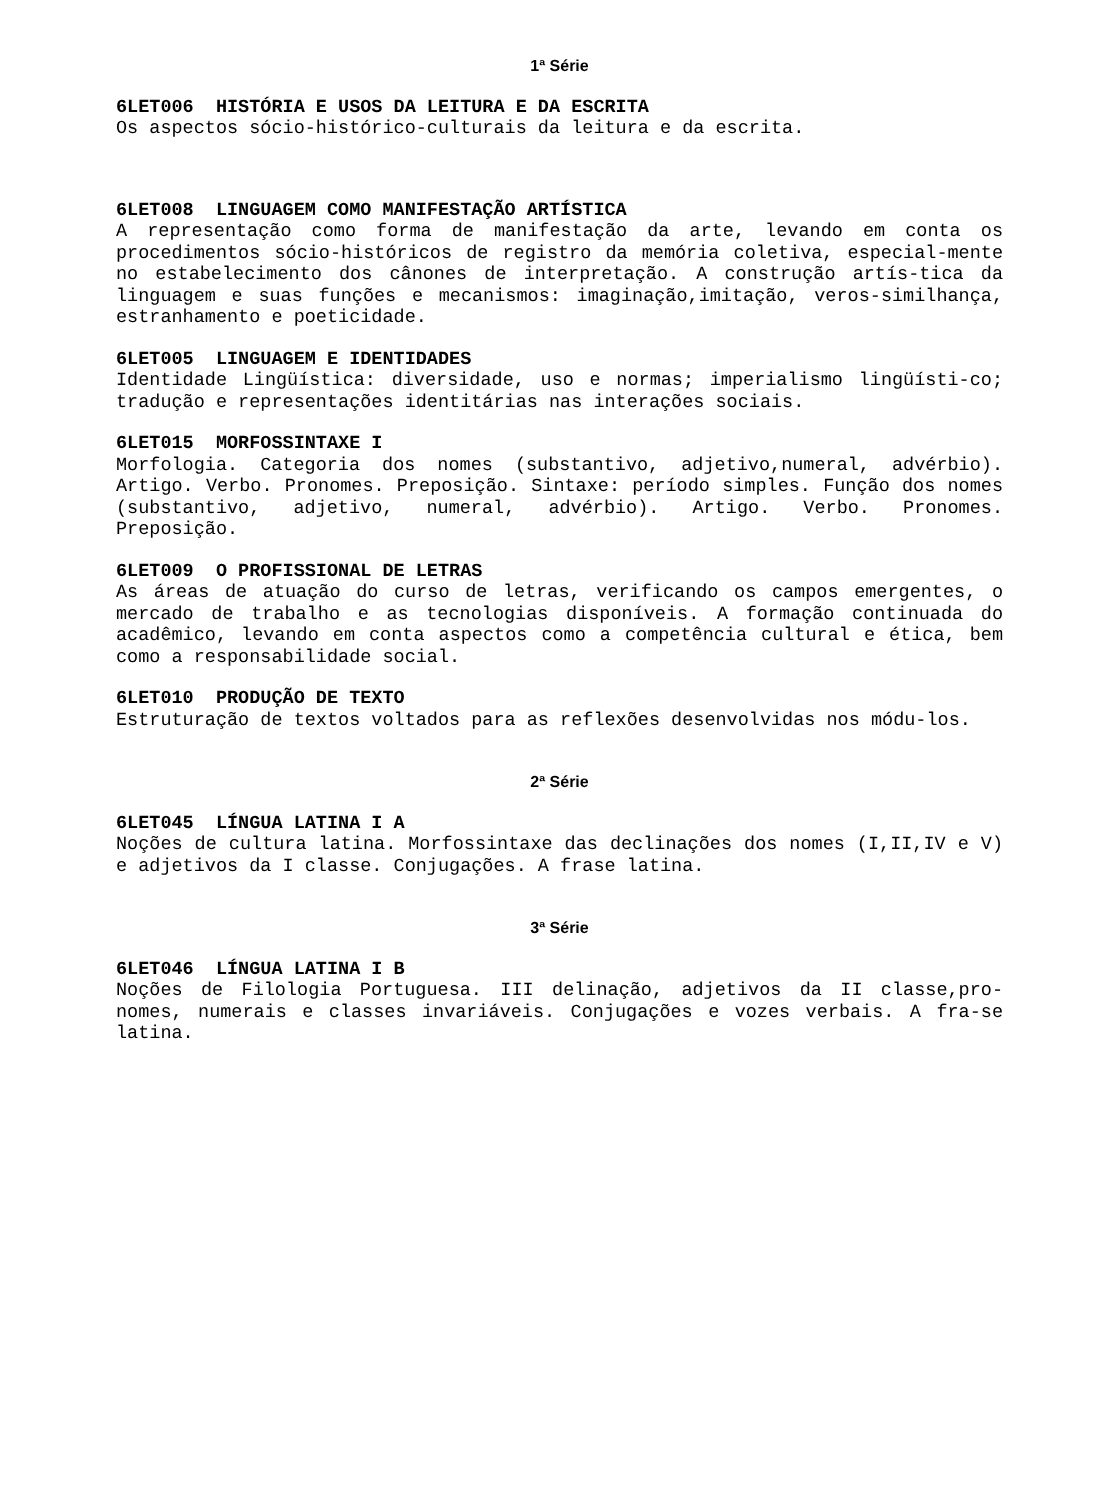1ª Série
6LET006 HISTÓRIA E USOS DA LEITURA E DA ESCRITA
Os aspectos sócio-histórico-culturais da leitura e da escrita.
6LET008 LINGUAGEM COMO MANIFESTAÇÃO ARTÍSTICA
A representação como forma de manifestação da arte, levando em conta os procedimentos sócio-históricos de registro da memória coletiva, especial-mente no estabelecimento dos cânones de interpretação. A construção artís-tica da linguagem e suas funções e mecanismos: imaginação,imitação, veros-similhança, estranhamento e poeticidade.
6LET005 LINGUAGEM E IDENTIDADES
Identidade Lingüística: diversidade, uso e normas; imperialismo lingüísti-co; tradução e representações identitárias nas interações sociais.
6LET015 MORFOSSINTAXE I
Morfologia. Categoria dos nomes (substantivo, adjetivo,numeral, advérbio). Artigo. Verbo. Pronomes. Preposição. Sintaxe: período simples. Função dos nomes (substantivo, adjetivo, numeral, advérbio). Artigo. Verbo. Pronomes. Preposição.
6LET009 O PROFISSIONAL DE LETRAS
As áreas de atuação do curso de letras, verificando os campos emergentes, o mercado de trabalho e as tecnologias disponíveis. A formação continuada do acadêmico, levando em conta aspectos como a competência cultural e ética, bem como a responsabilidade social.
6LET010 PRODUÇÃO DE TEXTO
Estruturação de textos voltados para as reflexões desenvolvidas nos módu-los.
2ª Série
6LET045 LÍNGUA LATINA I A
Noções de cultura latina. Morfossintaxe das declinações dos nomes (I,II,IV e V) e adjetivos da I classe. Conjugações. A frase latina.
3ª Série
6LET046 LÍNGUA LATINA I B
Noções de Filologia Portuguesa. III delinação, adjetivos da II classe,pro-nomes, numerais e classes invariáveis. Conjugações e vozes verbais. A fra-se latina.